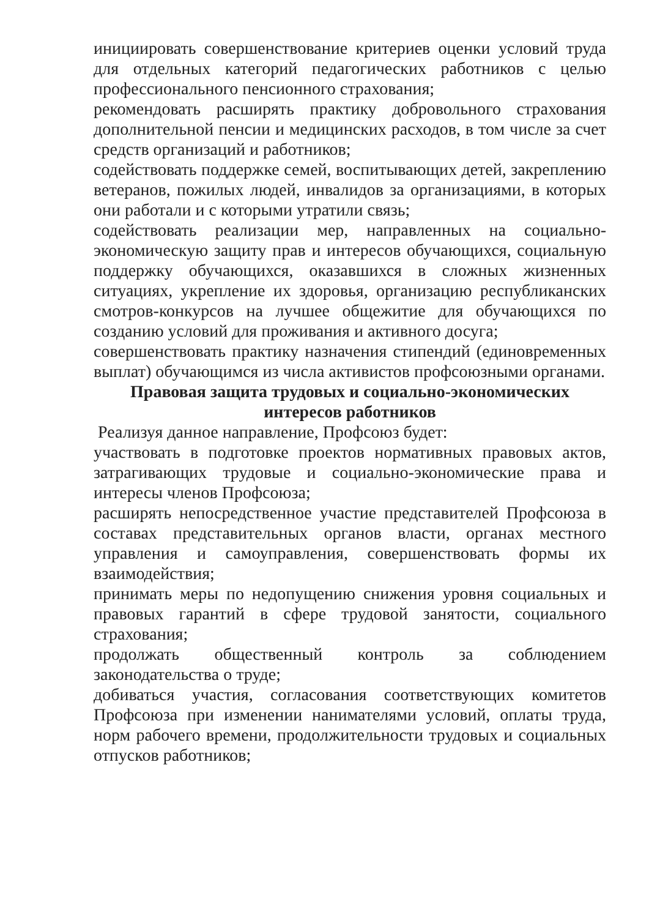инициировать совершенствование критериев оценки условий труда для отдельных категорий педагогических работников с целью профессионального пенсионного страхования;
рекомендовать расширять практику добровольного страхования дополнительной пенсии и медицинских расходов, в том числе за счет средств организаций и работников;
содействовать поддержке семей, воспитывающих детей, закреплению ветеранов, пожилых людей, инвалидов за организациями, в которых они работали и с которыми утратили связь;
содействовать реализации мер, направленных на социально-экономическую защиту прав и интересов обучающихся, социальную поддержку обучающихся, оказавшихся в сложных жизненных ситуациях, укрепление их здоровья, организацию республиканских смотров-конкурсов на лучшее общежитие для обучающихся по созданию условий для проживания и активного досуга;
совершенствовать практику назначения стипендий (единовременных выплат) обучающимся из числа активистов профсоюзными органами.
Правовая защита трудовых и социально-экономических интересов работников
Реализуя данное направление, Профсоюз будет:
участвовать в подготовке проектов нормативных правовых актов, затрагивающих трудовые и социально-экономические права и интересы членов Профсоюза;
расширять непосредственное участие представителей Профсоюза в составах представительных органов власти, органах местного управления и самоуправления, совершенствовать формы их взаимодействия;
принимать меры по недопущению снижения уровня социальных и правовых гарантий в сфере трудовой занятости, социального страхования;
продолжать общественный контроль за соблюдением законодательства о труде;
добиваться участия, согласования соответствующих комитетов Профсоюза при изменении нанимателями условий, оплаты труда, норм рабочего времени, продолжительности трудовых и социальных отпусков работников;